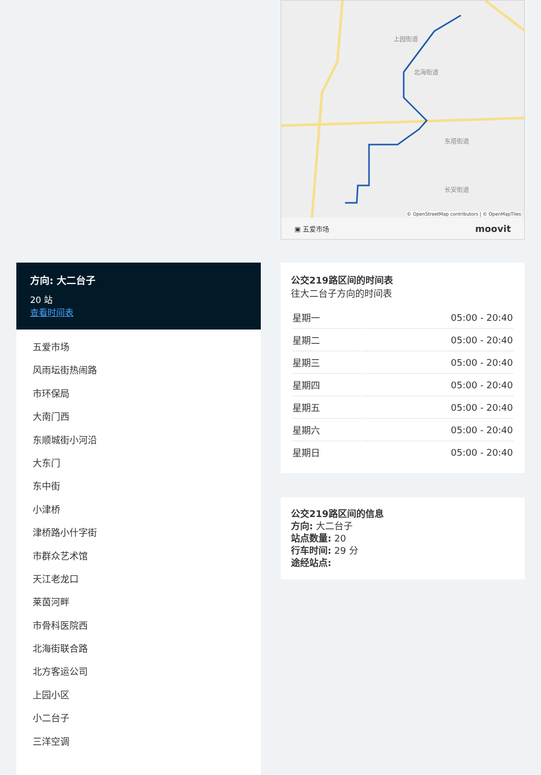方向: 大二台子
20 站
查看时间表
五爱市场
风雨坛街热闹路
市环保局
大南门西
东顺城街小河沿
大东门
东中街
小津桥
津桥路小什字街
市群众艺术馆
天江老龙口
莱茵河畔
市骨科医院西
北海街联合路
北方客运公司
上园小区
小二台子
三洋空调
上园街道
北海街道
东塔街道
长安街道
© OpenStreetMap contributors | © OpenMapTiles
▣ 五爱市场 moovit
公交219路区间的时间表
往大二台子方向的时间表
| 星期一 | 05:00 - 20:40 |
| 星期二 | 05:00 - 20:40 |
| 星期三 | 05:00 - 20:40 |
| 星期四 | 05:00 - 20:40 |
| 星期五 | 05:00 - 20:40 |
| 星期六 | 05:00 - 20:40 |
| 星期日 | 05:00 - 20:40 |
公交219路区间的信息
方向: 大二台子
站点数量: 20
行车时间: 29 分
途经站点: